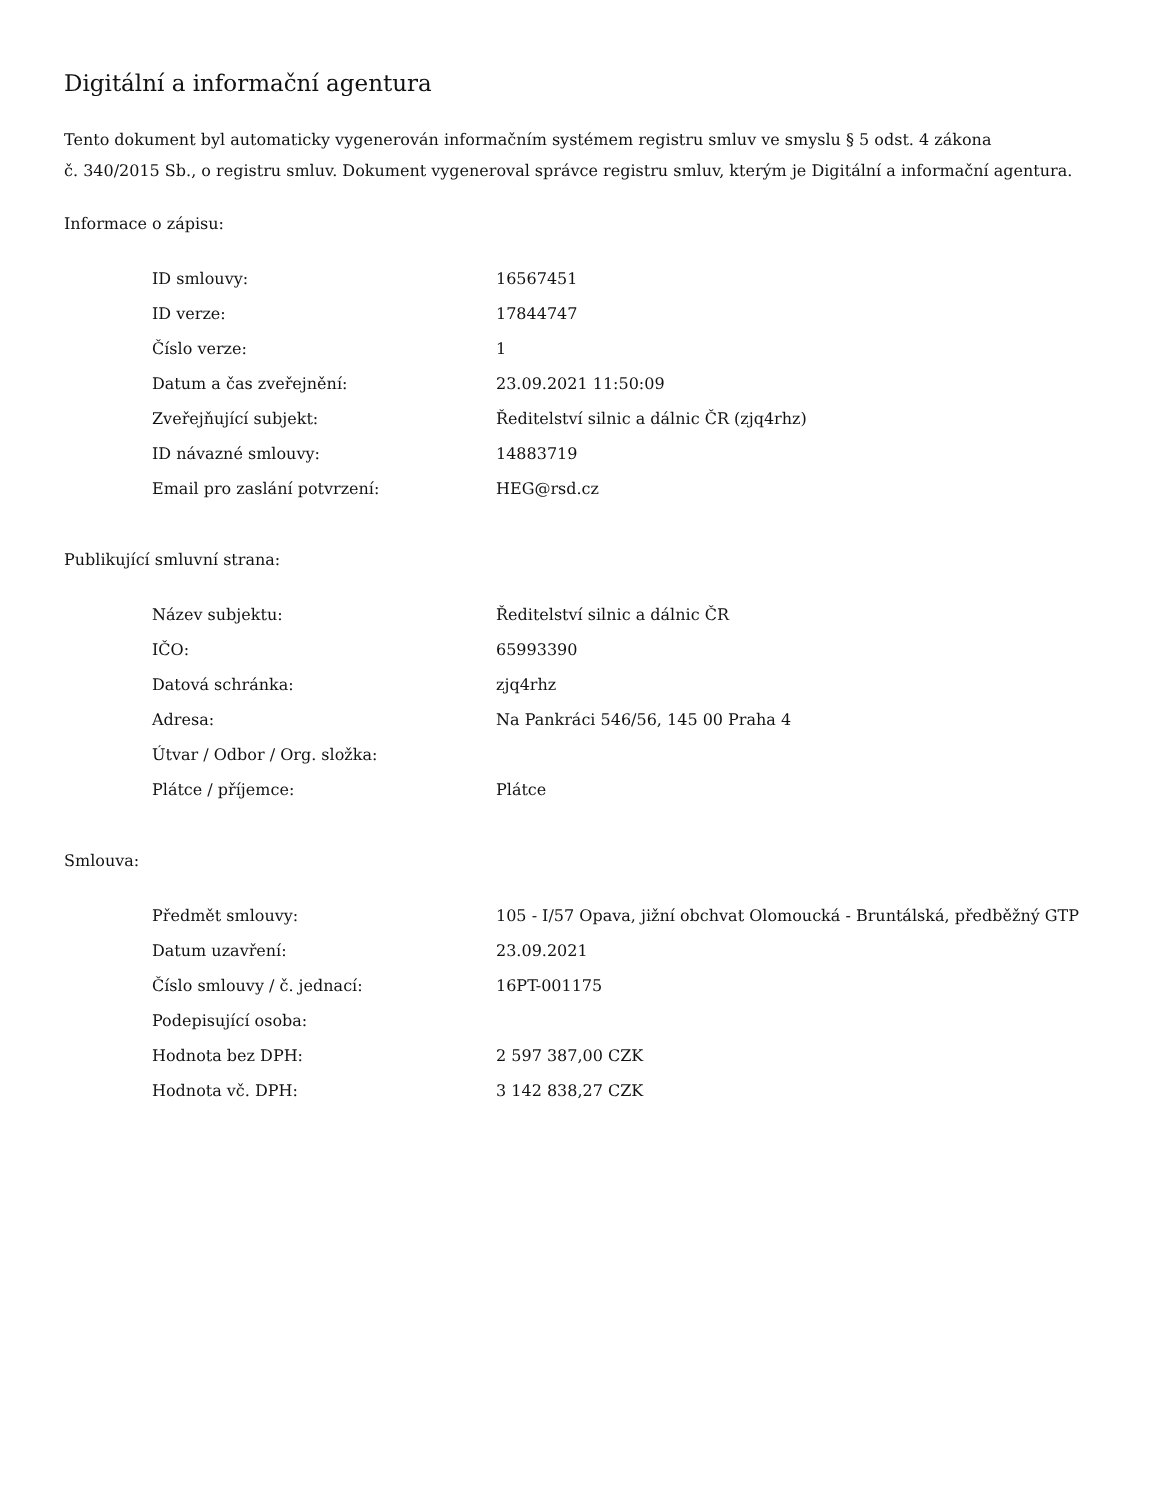Digitální a informační agentura
Tento dokument byl automaticky vygenerován informačním systémem registru smluv ve smyslu § 5 odst. 4 zákona
č. 340/2015 Sb., o registru smluv. Dokument vygeneroval správce registru smluv, kterým je Digitální a informační agentura.
Informace o zápisu:
| ID smlouvy: | 16567451 |
| ID verze: | 17844747 |
| Číslo verze: | 1 |
| Datum a čas zveřejnění: | 23.09.2021 11:50:09 |
| Zveřejňující subjekt: | Ředitelství silnic a dálnic ČR (zjq4rhz) |
| ID návazné smlouvy: | 14883719 |
| Email pro zaslání potvrzení: | HEG@rsd.cz |
Publikující smluvní strana:
| Název subjektu: | Ředitelství silnic a dálnic ČR |
| IČO: | 65993390 |
| Datová schránka: | zjq4rhz |
| Adresa: | Na Pankráci 546/56, 145 00 Praha 4 |
| Útvar / Odbor / Org. složka: | |
| Plátce / příjemce: | Plátce |
Smlouva:
| Předmět smlouvy: | 105 - I/57 Opava, jižní obchvat Olomoucká - Bruntálská, předběžný GTP |
| Datum uzavření: | 23.09.2021 |
| Číslo smlouvy / č. jednací: | 16PT-001175 |
| Podepisující osoba: | |
| Hodnota bez DPH: | 2 597 387,00 CZK |
| Hodnota vč. DPH: | 3 142 838,27 CZK |